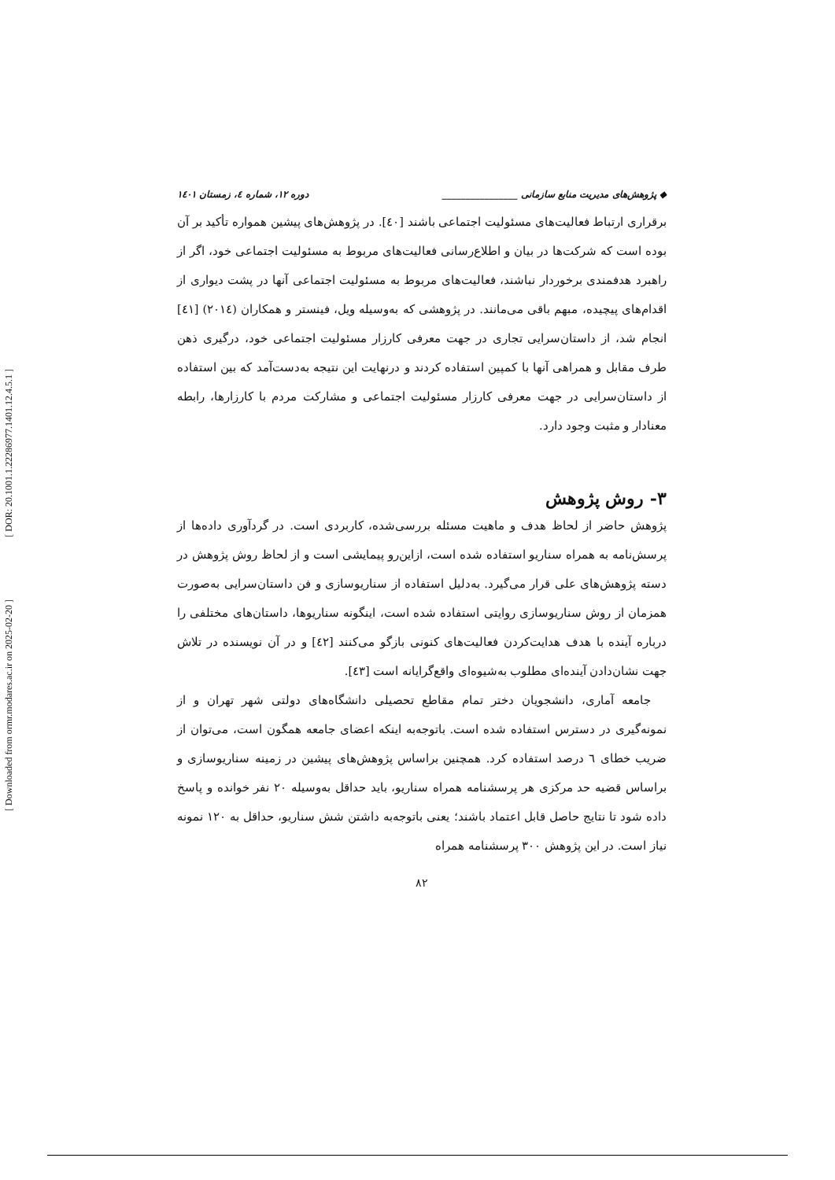[ DOR: 20.1001.1.22286977.1401.12.4.5.1 ]
[ Downloaded from ormr.modares.ac.ir on 2025-02-20 ]
◆ پژوهش‌های مدیریت منابع سازمانی ________________ دوره ۱۲، شماره ٤، زمستان ۱٤۰۱
برقراری ارتباط فعالیت‌های مسئولیت اجتماعی باشند [٤۰]. در پژوهش‌های پیشین همواره تأکید بر آن بوده است که شرکت‌ها در بیان و اطلاع‌رسانی فعالیت‌های مربوط به مسئولیت اجتماعی خود، اگر از راهبرد هدفمندی برخوردار نباشند، فعالیت‌های مربوط به مسئولیت اجتماعی آنها در پشت دیواری از اقدام‌های پیچیده، مبهم باقی می‌مانند. در پژوهشی که به‌وسیله ویل، فینستر و همکاران (۲۰۱٤) [٤۱] انجام شد، از داستان‌سرایی تجاری در جهت معرفی کارزار مسئولیت اجتماعی خود، درگیری ذهن طرف مقابل و همراهی آنها با کمپین استفاده کردند و درنهایت این نتیجه به‌دست‌آمد که بین استفاده از داستان‌سرایی در جهت معرفی کارزار مسئولیت اجتماعی و مشارکت مردم با کارزارها، رابطه معنادار و مثبت وجود دارد.
۳- روش پژوهش
پژوهش حاضر از لحاظ هدف و ماهیت مسئله بررسی‌شده، کاربردی است. در گردآوری داده‌ها از پرسش‌نامه به همراه سناریو استفاده شده است، ازاین‌رو پیمایشی است و از لحاظ روش پژوهش در دسته پژوهش‌های علی قرار می‌گیرد. به‌دلیل استفاده از سناریوسازی و فن داستان‌سرایی به‌صورت همزمان از روش سناریوسازی روایتی استفاده شده است، اینگونه سناریوها، داستان‌های مختلفی را درباره آینده با هدف هدایت‌کردن فعالیت‌های کنونی بازگو می‌کنند [٤۲] و در آن نویسنده در تلاش جهت نشان‌دادن آینده‌ای مطلوب به‌شیوه‌ای واقع‌گرایانه است [٤۳].
جامعه آماری، دانشجویان دختر تمام مقاطع تحصیلی دانشگاه‌های دولتی شهر تهران و از نمونه‌گیری در دسترس استفاده شده است. باتوجه‌به اینکه اعضای جامعه همگون است، می‌توان از ضریب خطای ٦ درصد استفاده کرد. همچنین براساس پژوهش‌های پیشین در زمینه سناریوسازی و براساس قضیه حد مرکزی هر پرسشنامه همراه سناریو، باید حداقل به‌وسیله ۲۰ نفر خوانده و پاسخ داده شود تا نتایج حاصل قابل اعتماد باشند؛ یعنی باتوجه‌به داشتن شش سناریو، حداقل به ۱۲۰ نمونه نیاز است. در این پژوهش ۳۰۰ پرسشنامه همراه
۸۲